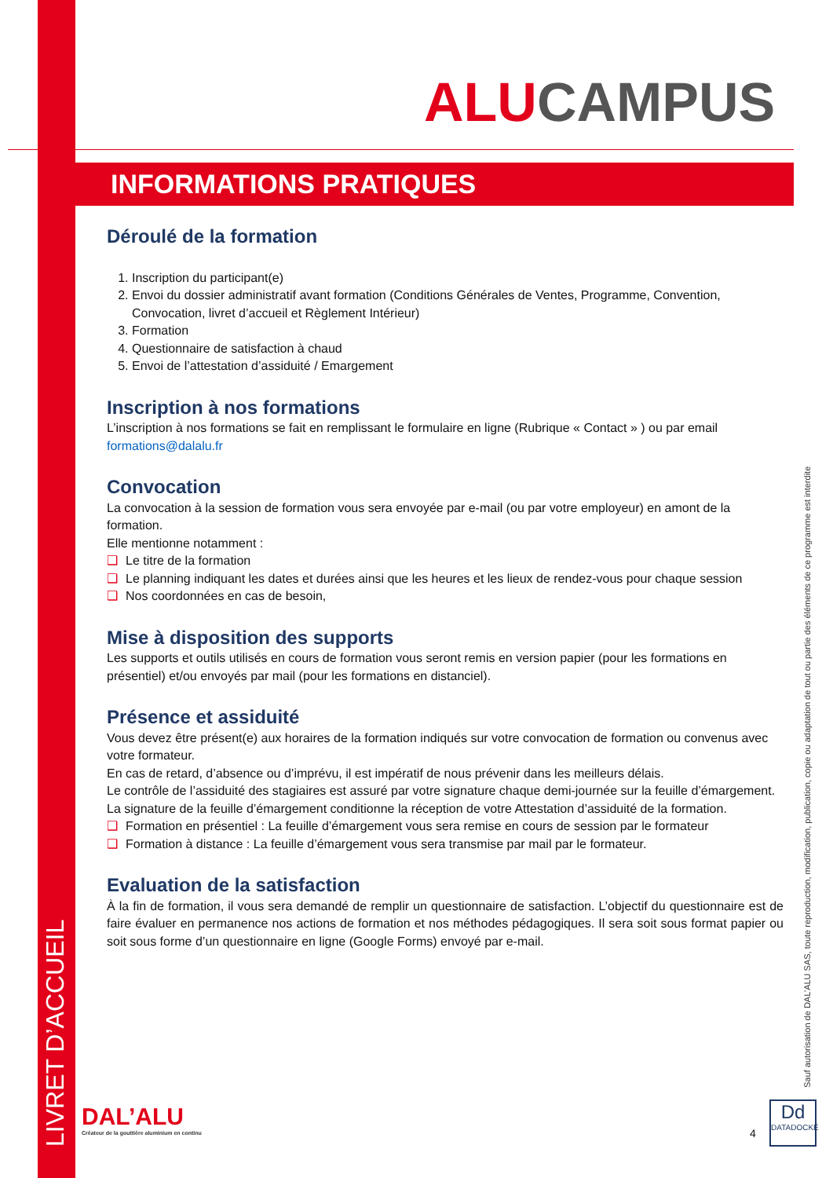LIVRET D’ACCUEIL
Sauf autorisation de DAL’ALU SAS, toute reproduction, modification, publication, copie ou adaptation de tout ou partie des éléments de ce programme est interdite
ALUCAMPUS
INFORMATIONS PRATIQUES
Déroulé de la formation
Inscription du participant(e)
Envoi du dossier administratif avant formation (Conditions Générales de Ventes, Programme, Convention, Convocation, livret d’accueil et Règlement Intérieur)
Formation
Questionnaire de satisfaction à chaud
Envoi de l’attestation d’assiduité / Emargement
Inscription à nos formations
L’inscription à nos formations se fait en remplissant le formulaire en ligne (Rubrique « Contact » ) ou par email formations@dalalu.fr
Convocation
La convocation à la session de formation vous sera envoyée par e-mail (ou par votre employeur) en amont de la formation.
Elle mentionne notamment :
❑ Le titre de la formation
❑ Le planning indiquant les dates et durées ainsi que les heures et les lieux de rendez-vous pour chaque session
❑ Nos coordonnées en cas de besoin,
Mise à disposition des supports
Les supports et outils utilisés en cours de formation vous seront remis en version papier (pour les formations en présentiel) et/ou envoyés par mail (pour les formations en distanciel).
Présence et assiduité
Vous devez être présent(e) aux horaires de la formation indiqués sur votre convocation de formation ou convenus avec votre formateur.
En cas de retard, d’absence ou d’imprévu, il est impératif de nous prévenir dans les meilleurs délais.
Le contrôle de l’assiduité des stagiaires est assuré par votre signature chaque demi-journée sur la feuille d’émargement.
La signature de la feuille d’émargement conditionne la réception de votre Attestation d’assiduité de la formation.
❑ Formation en présentiel : La feuille d’émargement vous sera remise en cours de session par le formateur
❑ Formation à distance : La feuille d’émargement vous sera transmise par mail par le formateur.
Evaluation de la satisfaction
À la fin de formation, il vous sera demandé de remplir un questionnaire de satisfaction. L’objectif du questionnaire est de faire évaluer en permanence nos actions de formation et nos méthodes pédagogiques. Il sera soit sous format papier ou soit sous forme d’un questionnaire en ligne (Google Forms) envoyé par e-mail.
DAL’ALU
Créateur de la gouttière aluminium en continu
4
Dd
DATADOCKÉ